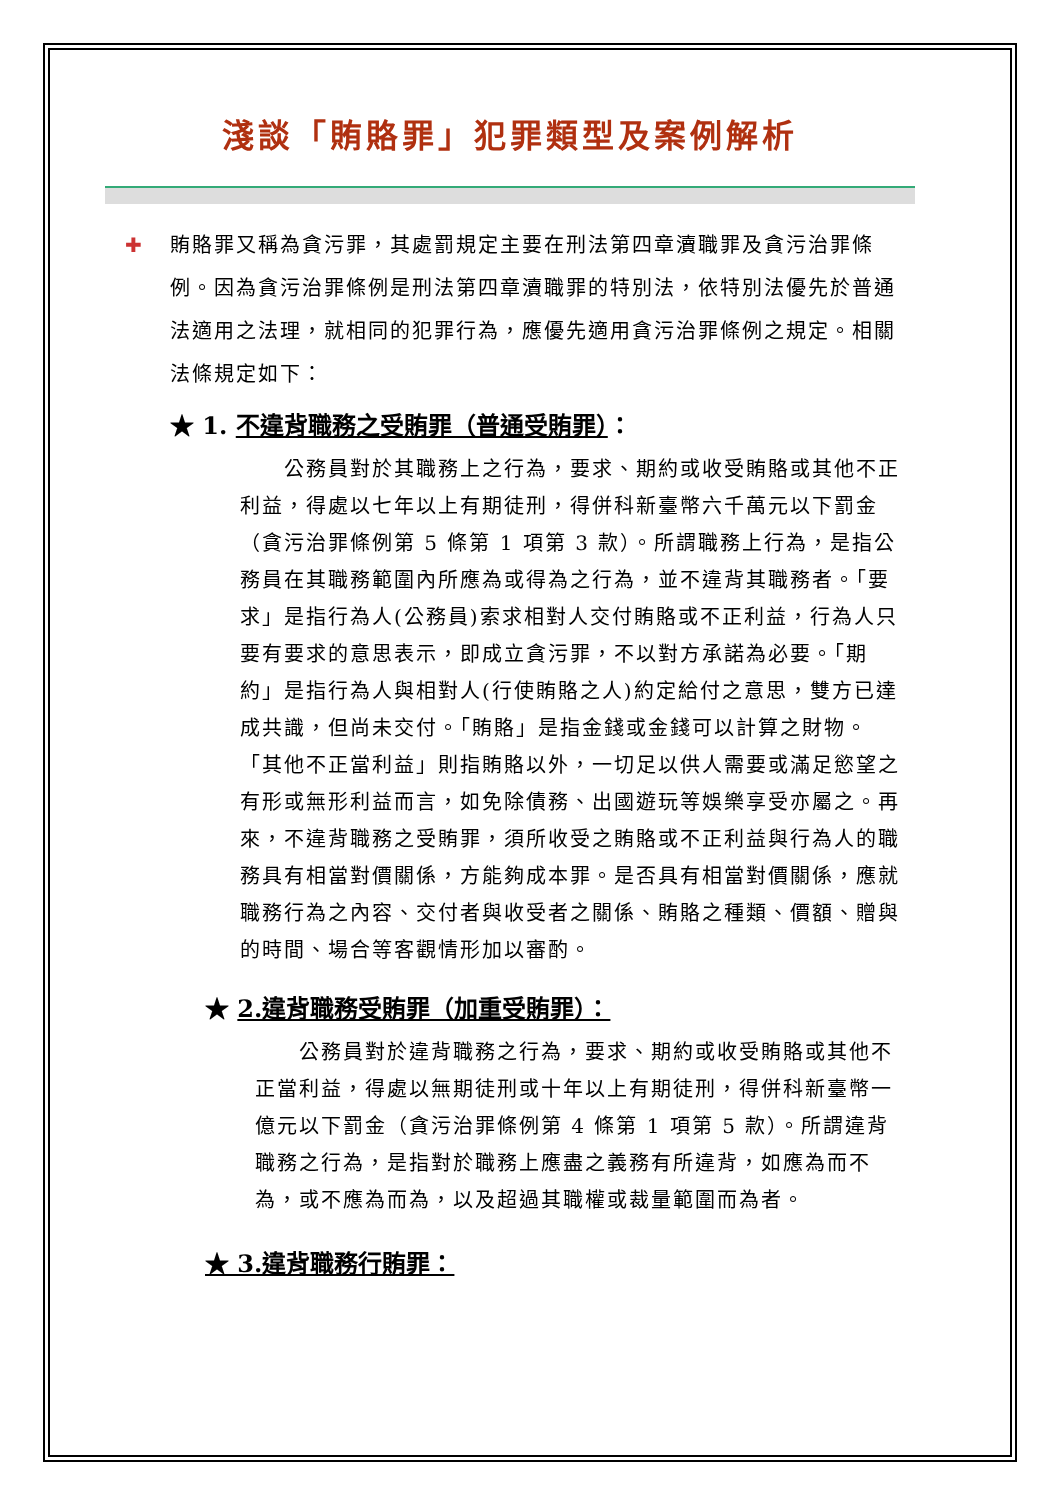淺談「賄賂罪」犯罪類型及案例解析
✚ 賄賂罪又稱為貪污罪，其處罰規定主要在刑法第四章瀆職罪及貪污治罪條例。因為貪污治罪條例是刑法第四章瀆職罪的特別法，依特別法優先於普通法適用之法理，就相同的犯罪行為，應優先適用貪污治罪條例之規定。相關法條規定如下：
★ 1. 不違背職務之受賄罪（普通受賄罪）：
　　公務員對於其職務上之行為，要求、期約或收受賄賂或其他不正利益，得處以七年以上有期徒刑，得併科新臺幣六千萬元以下罰金（貪污治罪條例第 5 條第 1 項第 3 款）。所謂職務上行為，是指公務員在其職務範圍內所應為或得為之行為，並不違背其職務者。「要求」是指行為人(公務員)索求相對人交付賄賂或不正利益，行為人只要有要求的意思表示，即成立貪污罪，不以對方承諾為必要。「期約」是指行為人與相對人(行使賄賂之人)約定給付之意思，雙方已達成共識，但尚未交付。「賄賂」是指金錢或金錢可以計算之財物。「其他不正當利益」則指賄賂以外，一切足以供人需要或滿足慾望之有形或無形利益而言，如免除債務、出國遊玩等娛樂享受亦屬之。再來，不違背職務之受賄罪，須所收受之賄賂或不正利益與行為人的職務具有相當對價關係，方能夠成本罪。是否具有相當對價關係，應就職務行為之內容、交付者與收受者之關係、賄賂之種類、價額、贈與的時間、場合等客觀情形加以審酌。
★ 2.違背職務受賄罪（加重受賄罪）：
　　公務員對於違背職務之行為，要求、期約或收受賄賂或其他不正當利益，得處以無期徒刑或十年以上有期徒刑，得併科新臺幣一億元以下罰金（貪污治罪條例第 4 條第 1 項第 5 款）。所謂違背職務之行為，是指對於職務上應盡之義務有所違背，如應為而不為，或不應為而為，以及超過其職權或裁量範圍而為者。
★ 3.違背職務行賄罪：